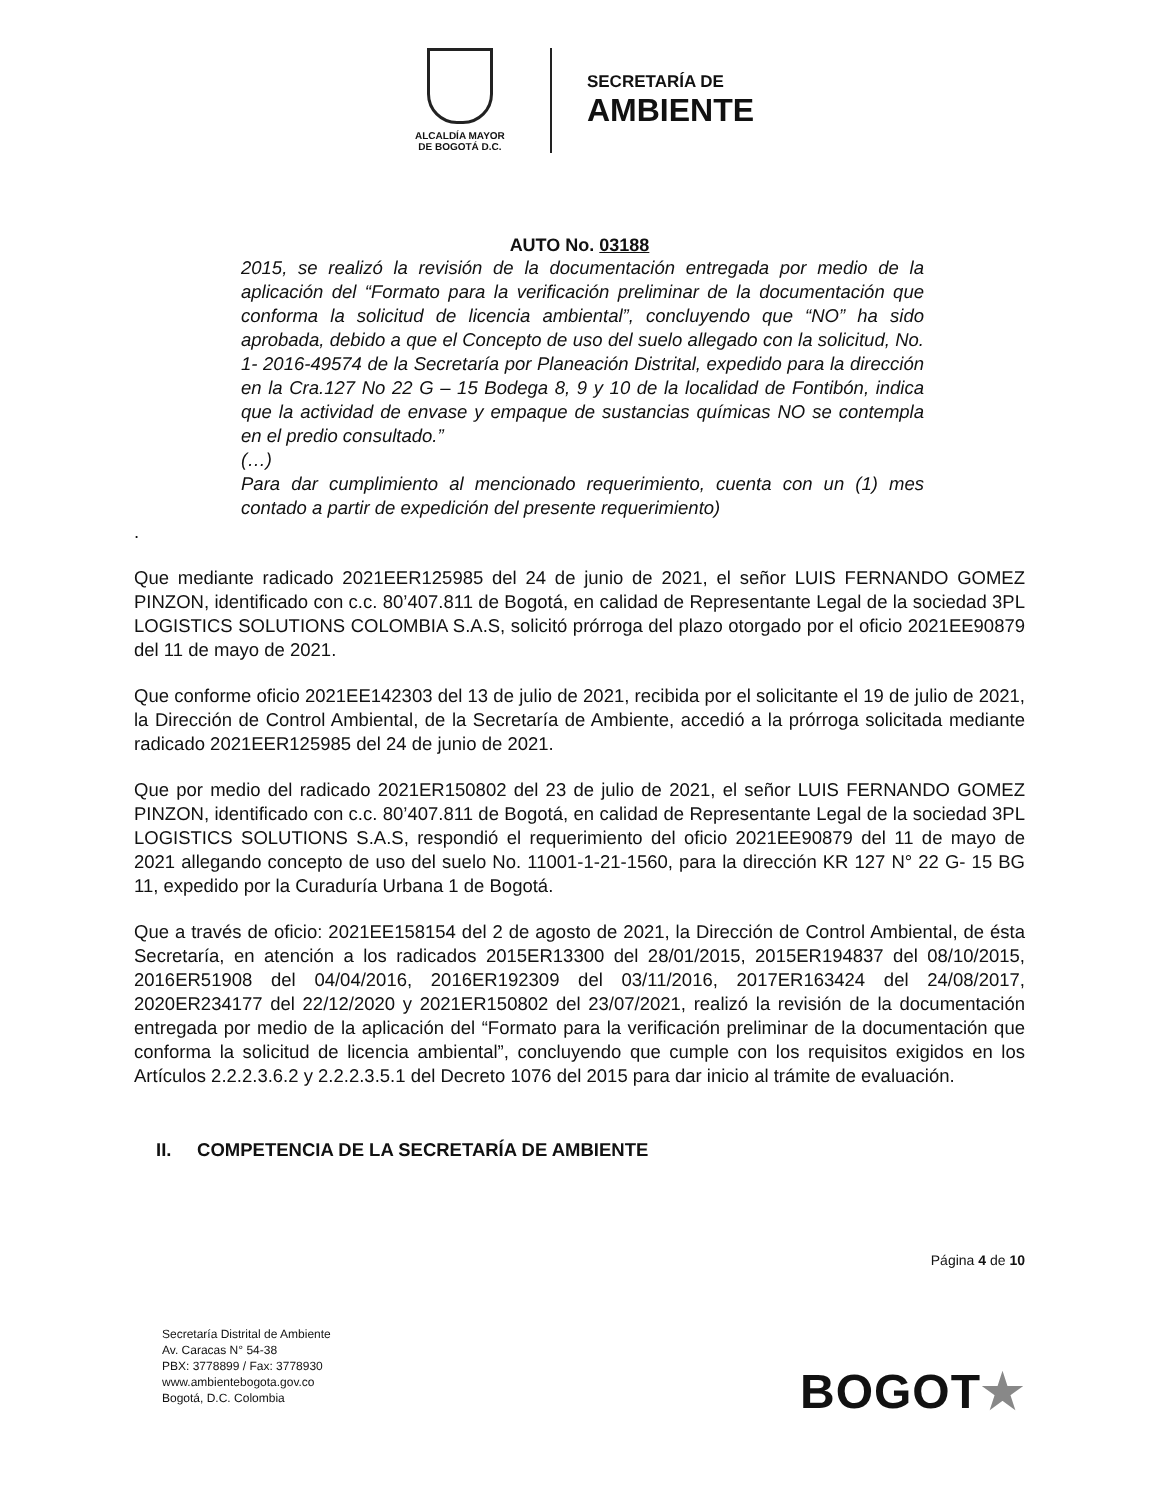ALCALDÍA MAYOR
DE BOGOTÁ D.C.
SECRETARÍA DE
AMBIENTE
AUTO No. 03188
2015, se realizó la revisión de la documentación entregada por medio de la aplicación del “Formato para la verificación preliminar de la documentación que conforma la solicitud de licencia ambiental”, concluyendo que “NO” ha sido aprobada, debido a que el Concepto de uso del suelo allegado con la solicitud, No. 1- 2016-49574 de la Secretaría por Planeación Distrital, expedido para la dirección en la Cra.127 No 22 G – 15 Bodega 8, 9 y 10 de la localidad de Fontibón, indica que la actividad de envase y empaque de sustancias químicas NO se contempla en el predio consultado.”
(…)
Para dar cumplimiento al mencionado requerimiento, cuenta con un (1) mes contado a partir de expedición del presente requerimiento)
.
Que mediante radicado 2021EER125985 del 24 de junio de 2021, el señor LUIS FERNANDO GOMEZ PINZON, identificado con c.c. 80’407.811 de Bogotá, en calidad de Representante Legal de la sociedad 3PL LOGISTICS SOLUTIONS COLOMBIA S.A.S, solicitó prórroga del plazo otorgado por el oficio 2021EE90879 del 11 de mayo de 2021.
Que conforme oficio 2021EE142303 del 13 de julio de 2021, recibida por el solicitante el 19 de julio de 2021, la Dirección de Control Ambiental, de la Secretaría de Ambiente, accedió a la prórroga solicitada mediante radicado 2021EER125985 del 24 de junio de 2021.
Que por medio del radicado 2021ER150802 del 23 de julio de 2021, el señor LUIS FERNANDO GOMEZ PINZON, identificado con c.c. 80’407.811 de Bogotá, en calidad de Representante Legal de la sociedad 3PL LOGISTICS SOLUTIONS S.A.S, respondió el requerimiento del oficio 2021EE90879 del 11 de mayo de 2021 allegando concepto de uso del suelo No. 11001-1-21-1560, para la dirección KR 127 N° 22 G- 15 BG 11, expedido por la Curaduría Urbana 1 de Bogotá.
Que a través de oficio: 2021EE158154 del 2 de agosto de 2021, la Dirección de Control Ambiental, de ésta Secretaría, en atención a los radicados 2015ER13300 del 28/01/2015, 2015ER194837 del 08/10/2015, 2016ER51908 del 04/04/2016, 2016ER192309 del 03/11/2016, 2017ER163424 del 24/08/2017, 2020ER234177 del 22/12/2020 y 2021ER150802 del 23/07/2021, realizó la revisión de la documentación entregada por medio de la aplicación del “Formato para la verificación preliminar de la documentación que conforma la solicitud de licencia ambiental”, concluyendo que cumple con los requisitos exigidos en los Artículos 2.2.2.3.6.2 y 2.2.2.3.5.1 del Decreto 1076 del 2015 para dar inicio al trámite de evaluación.
II. COMPETENCIA DE LA SECRETARÍA DE AMBIENTE
Página 4 de 10
Secretaría Distrital de Ambiente
Av. Caracas N° 54-38
PBX: 3778899 / Fax: 3778930
www.ambientebogota.gov.co
Bogotá, D.C. Colombia
BOGOT★